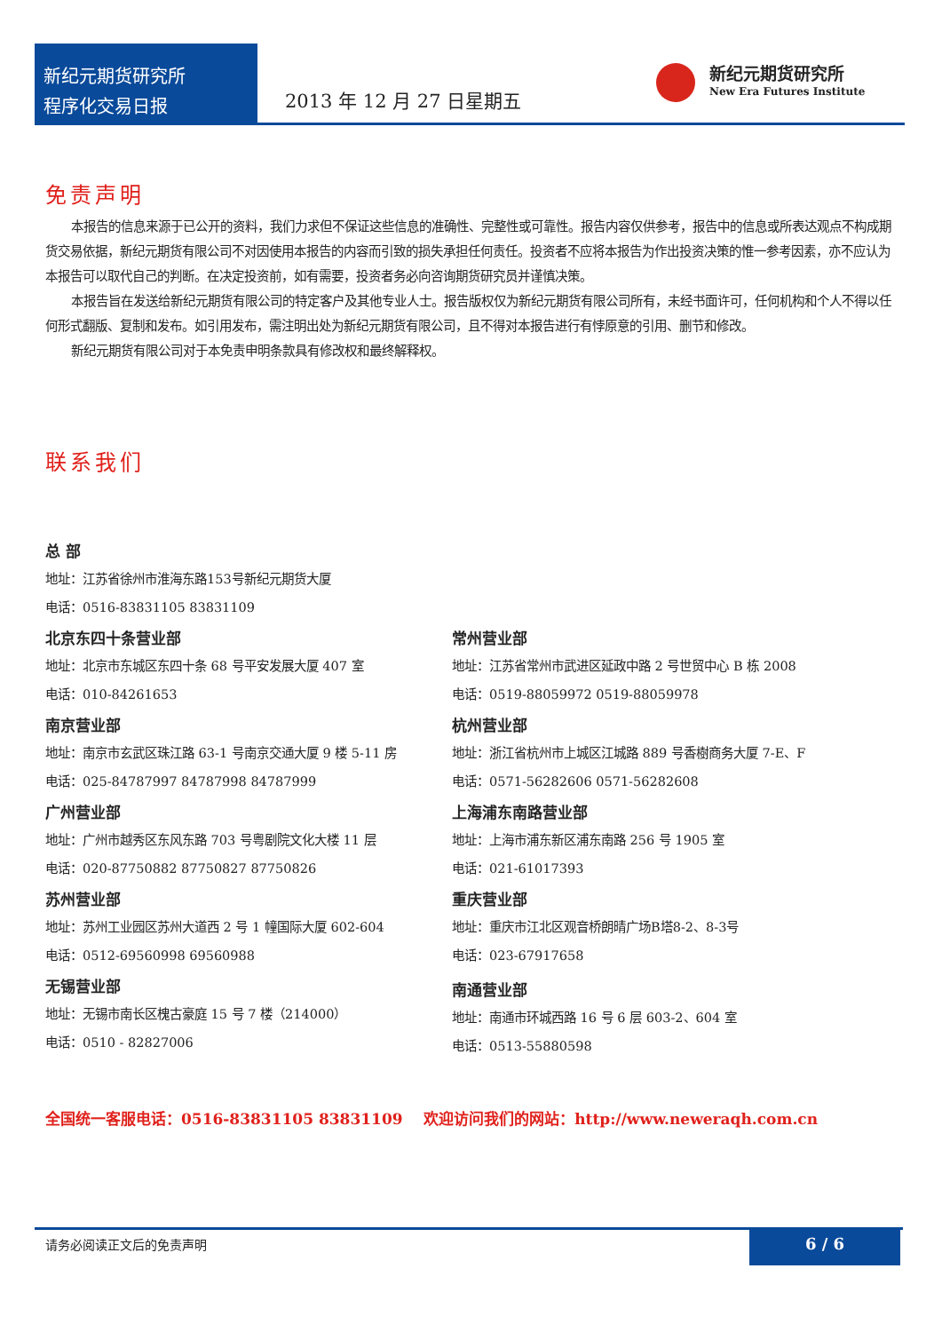新纪元期货研究所
程序化交易日报
2013 年 12 月 27 日星期五
新纪元期货研究所
New Era Futures Institute
免责声明
本报告的信息来源于已公开的资料，我们力求但不保证这些信息的准确性、完整性或可靠性。报告内容仅供参考，报告中的信息或所表达观点不构成期货交易依据，新纪元期货有限公司不对因使用本报告的内容而引致的损失承担任何责任。投资者不应将本报告为作出投资决策的惟一参考因素，亦不应认为本报告可以取代自己的判断。在决定投资前，如有需要，投资者务必向咨询期货研究员并谨慎决策。
本报告旨在发送给新纪元期货有限公司的特定客户及其他专业人士。报告版权仅为新纪元期货有限公司所有，未经书面许可，任何机构和个人不得以任何形式翻版、复制和发布。如引用发布，需注明出处为新纪元期货有限公司，且不得对本报告进行有悖原意的引用、删节和修改。
新纪元期货有限公司对于本免责申明条款具有修改权和最终解释权。
联系我们
总 部
地址：江苏省徐州市淮海东路153号新纪元期货大厦
电话：0516-83831105 83831109
北京东四十条营业部
地址：北京市东城区东四十条 68 号平安发展大厦 407 室
电话：010-84261653
南京营业部
地址：南京市玄武区珠江路 63-1 号南京交通大厦 9 楼 5-11 房
电话：025-84787997 84787998 84787999
广州营业部
地址：广州市越秀区东风东路 703 号粤剧院文化大楼 11 层
电话：020-87750882 87750827 87750826
苏州营业部
地址：苏州工业园区苏州大道西 2 号 1 幢国际大厦 602-604
电话：0512-69560998 69560988
无锡营业部
地址：无锡市南长区槐古豪庭 15 号 7 楼（214000）
电话：0510 - 82827006
常州营业部
地址：江苏省常州市武进区延政中路 2 号世贸中心 B 栋 2008
电话：0519-88059972 0519-88059978
杭州营业部
地址：浙江省杭州市上城区江城路 889 号香樹商务大厦 7-E、F
电话：0571-56282606 0571-56282608
上海浦东南路营业部
地址：上海市浦东新区浦东南路 256 号 1905 室
电话：021-61017393
重庆营业部
地址：重庆市江北区观音桥朗晴广场B塔8-2、8-3号
电话：023-67917658
南通营业部
地址：南通市环城西路 16 号 6 层 603-2、604 室
电话：0513-55880598
全国统一客服电话：0516-83831105 83831109 欢迎访问我们的网站：http://www.neweraqh.com.cn
请务必阅读正文后的免责声明
6 / 6